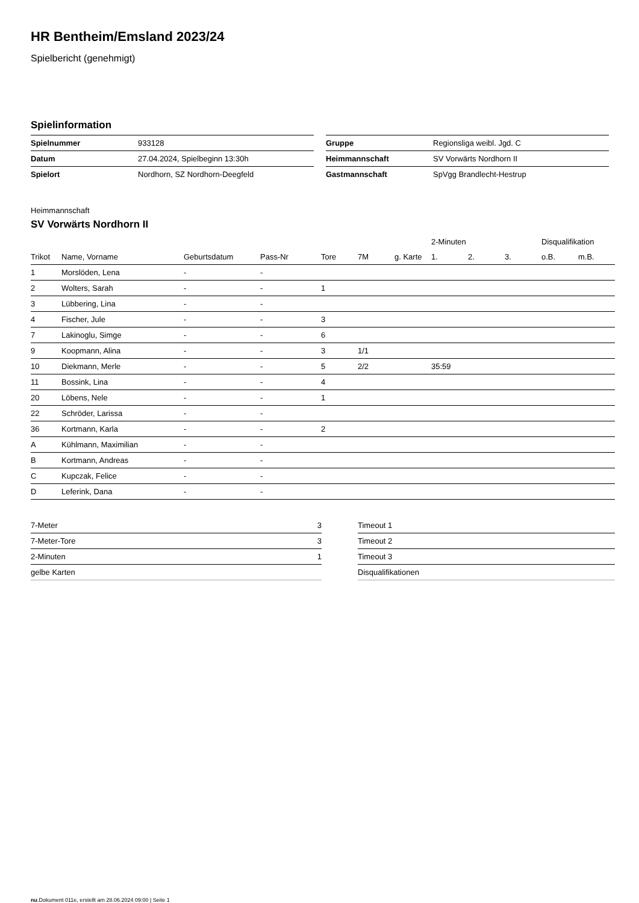HR Bentheim/Emsland 2023/24
Spielbericht (genehmigt)
Spielinformation
| Spielnummer | 933128 |
| Datum | 27.04.2024, Spielbeginn 13:30h |
| Spielort | Nordhorn, SZ Nordhorn-Deegfeld |
| Gruppe | Regionsliga weibl. Jgd. C |
| Heimmannschaft | SV Vorwärts Nordhorn II |
| Gastmannschaft | SpVgg Brandlecht-Hestrup |
Heimmannschaft
SV Vorwärts Nordhorn II
| | | | | | | | 2-Minuten | | | Disqualifikation | |
| --- | --- | --- | --- | --- | --- | --- | --- | --- | --- | --- | --- |
| Trikot | Name, Vorname | Geburtsdatum | Pass-Nr | Tore | 7M | g. Karte | 1. | 2. | 3. | o.B. | m.B. |
| 1 | Morslöden, Lena | - | - | | | | | | | | |
| 2 | Wolters, Sarah | - | - | 1 | | | | | | | |
| 3 | Lübbering, Lina | - | - | | | | | | | | |
| 4 | Fischer, Jule | - | - | 3 | | | | | | | |
| 7 | Lakinoglu, Simge | - | - | 6 | | | | | | | |
| 9 | Koopmann, Alina | - | - | 3 | 1/1 | | | | | | |
| 10 | Diekmann, Merle | - | - | 5 | 2/2 | | 35:59 | | | | |
| 11 | Bossink, Lina | - | - | 4 | | | | | | | |
| 20 | Löbens, Nele | - | - | 1 | | | | | | | |
| 22 | Schröder, Larissa | - | - | | | | | | | | |
| 36 | Kortmann, Karla | - | - | 2 | | | | | | | |
| A | Kühlmann, Maximilian | - | - | | | | | | | | |
| B | Kortmann, Andreas | - | - | | | | | | | | |
| C | Kupczak, Felice | - | - | | | | | | | | |
| D | Leferink, Dana | - | - | | | | | | | | |
| 7-Meter | 3 |
| 7-Meter-Tore | 3 |
| 2-Minuten | 1 |
| gelbe Karten | |
| Timeout 1 |
| Timeout 2 |
| Timeout 3 |
| Disqualifikationen |
nu.Dokument 011e, erstellt am 28.06.2024 09:00 | Seite 1